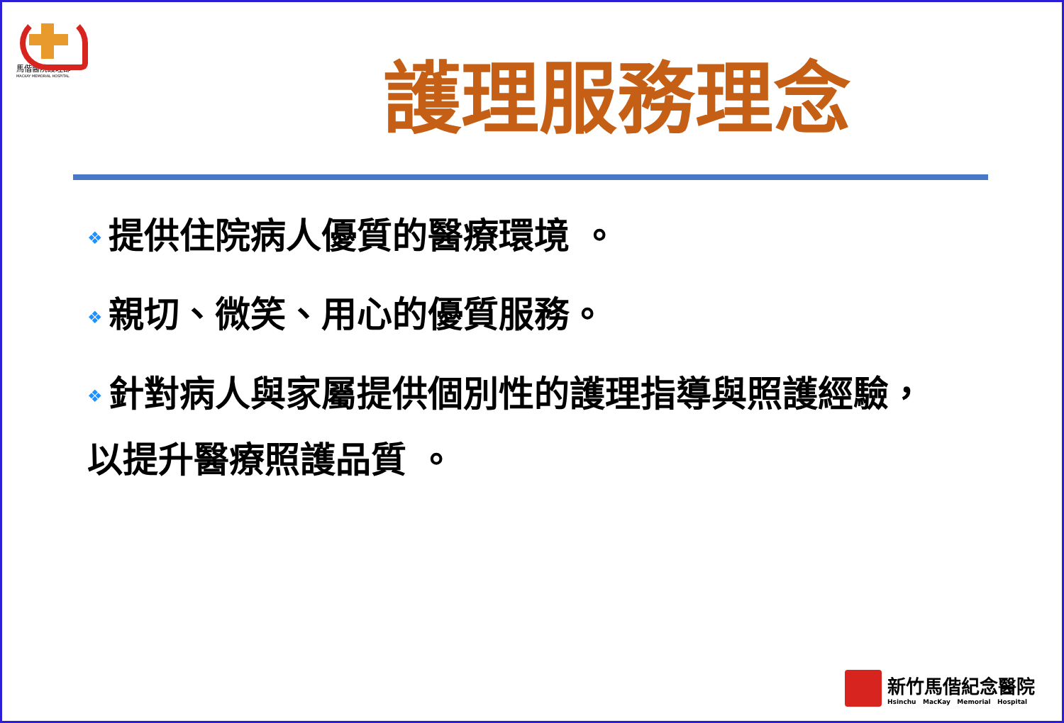馬偕醫院護理部
MACKAY MEMORIAL HOSPITAL
護理服務理念
❖ 提供住院病人優質的醫療環境 。
❖ 親切、微笑、用心的優質服務。
❖ 針對病人與家屬提供個別性的護理指導與照護經驗，
以提升醫療照護品質 。
新竹馬偕紀念醫院
Hsinchu MacKay Memorial Hospital